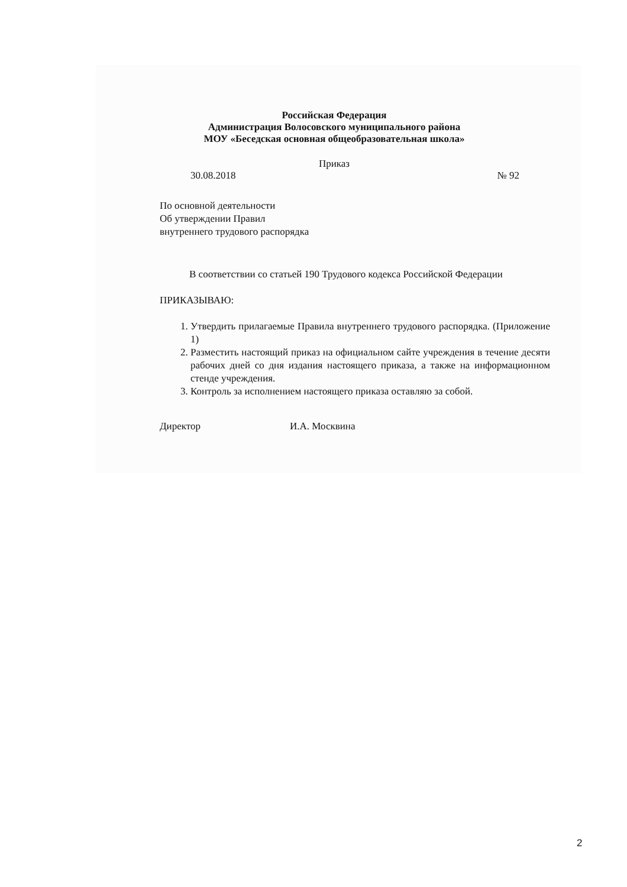Российская Федерация
Администрация Волосовского муниципального района
МОУ «Беседская основная общеобразовательная школа»
Приказ
30.08.2018 № 92
По основной деятельности
Об утверждении Правил
внутреннего трудового распорядка
В соответствии со статьей 190 Трудового кодекса Российской Федерации
ПРИКАЗЫВАЮ:
1. Утвердить прилагаемые Правила внутреннего трудового распорядка. (Приложение 1)
2. Разместить настоящий приказ на официальном сайте учреждения в течение десяти рабочих дней со дня издания настоящего приказа, а также на информационном стенде учреждения.
3. Контроль за исполнением настоящего приказа оставляю за собой.
Директор И.А. Москвина
2